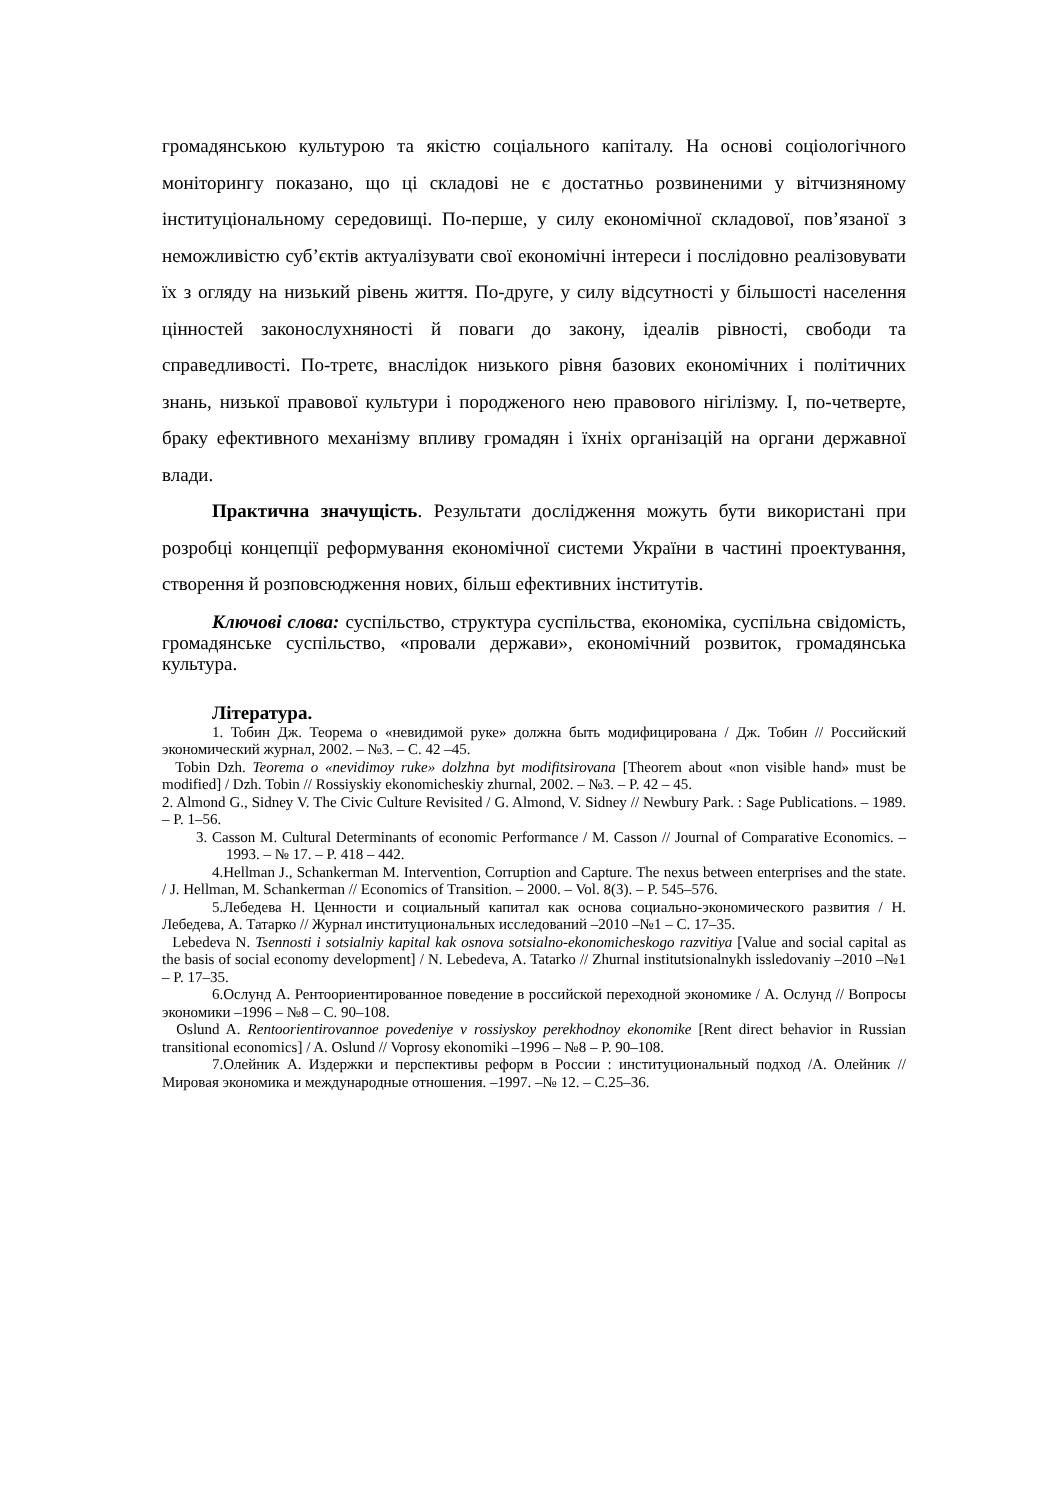громадянською культурою та якістю соціального капіталу. На основі соціологічного моніторингу показано, що ці складові не є достатньо розвиненими у вітчизняному інституціональному середовищі. По-перше, у силу економічної складової, пов’язаної з неможливістю суб’єктів актуалізувати свої економічні інтереси і послідовно реалізовувати їх з огляду на низький рівень життя. По-друге, у силу відсутності у більшості населення цінностей законослухняності й поваги до закону, ідеалів рівності, свободи та справедливості. По-третє, внаслідок низького рівня базових економічних і політичних знань, низької правової культури і породженого нею правового нігілізму. І, по-четверте, браку ефективного механізму впливу громадян і їхніх організацій на органи державної влади.
Практична значущість. Результати дослідження можуть бути використані при розробці концепції реформування економічної системи України в частині проектування, створення й розповсюдження нових, більш ефективних інститутів.
Ключові слова: суспільство, структура суспільства, економіка, суспільна свідомість, громадянське суспільство, «провали держави», економічний розвиток, громадянська культура.
Література.
1. Тобин Дж. Теорема о «невидимой руке» должна быть модифицирована / Дж. Тобин // Российский экономический журнал, 2002. – №3. – С. 42 –45.
Tobin Dzh. Teorema o «nevidimoy ruke» dolzhna byt modifitsirovana [Theorem about «non visible hand» must be modified] / Dzh. Tobin // Rossiyskiy ekonomicheskiy zhurnal, 2002. – №3. – P. 42 – 45.
2. Almond G., Sidney V. The Civic Culture Revisited / G. Almond, V. Sidney // Newbury Park. : Sage Publications. – 1989. – P. 1–56.
3. Casson M. Cultural Determinants of economic Performance / M. Casson // Journal of Comparative Economics. – 1993. – № 17. – P. 418 – 442.
4.Hellman J., Schankerman M. Intervention, Corruption and Capture. The nexus between enterprises and the state. / J. Hellman, M. Schankerman // Economics of Transition. – 2000. – Vol. 8(3). – P. 545–576.
5.Лебедева Н. Ценности и социальный капитал как основа социально-экономического развития / Н. Лебедева, А. Татарко // Журнал институциональных исследований –2010 –№1 – С. 17–35.
Lebedeva N. Tsennosti i sotsialniy kapital kak osnova sotsialno-ekonomicheskogo razvitiya [Value and social capital as the basis of social economy development] / N. Lebedeva, A. Tatarko // Zhurnal institutsionalnykh issledovaniy –2010 –№1 – P. 17–35.
6.Ослунд А. Рентоориентированное поведение в российской переходной экономике / А. Ослунд // Вопросы экономики –1996 – №8 – С. 90–108.
Oslund A. Rentoorientirovannoe povedeniye v rossiyskoy perekhodnoy ekonomike [Rent direct behavior in Russian transitional economics] / A. Oslund // Voprosy ekonomiki –1996 – №8 – P. 90–108.
7.Олейник А. Издержки и перспективы реформ в России : институциональный подход /А. Олейник // Мировая экономика и международные отношения. –1997. –№ 12. – С.25–36.